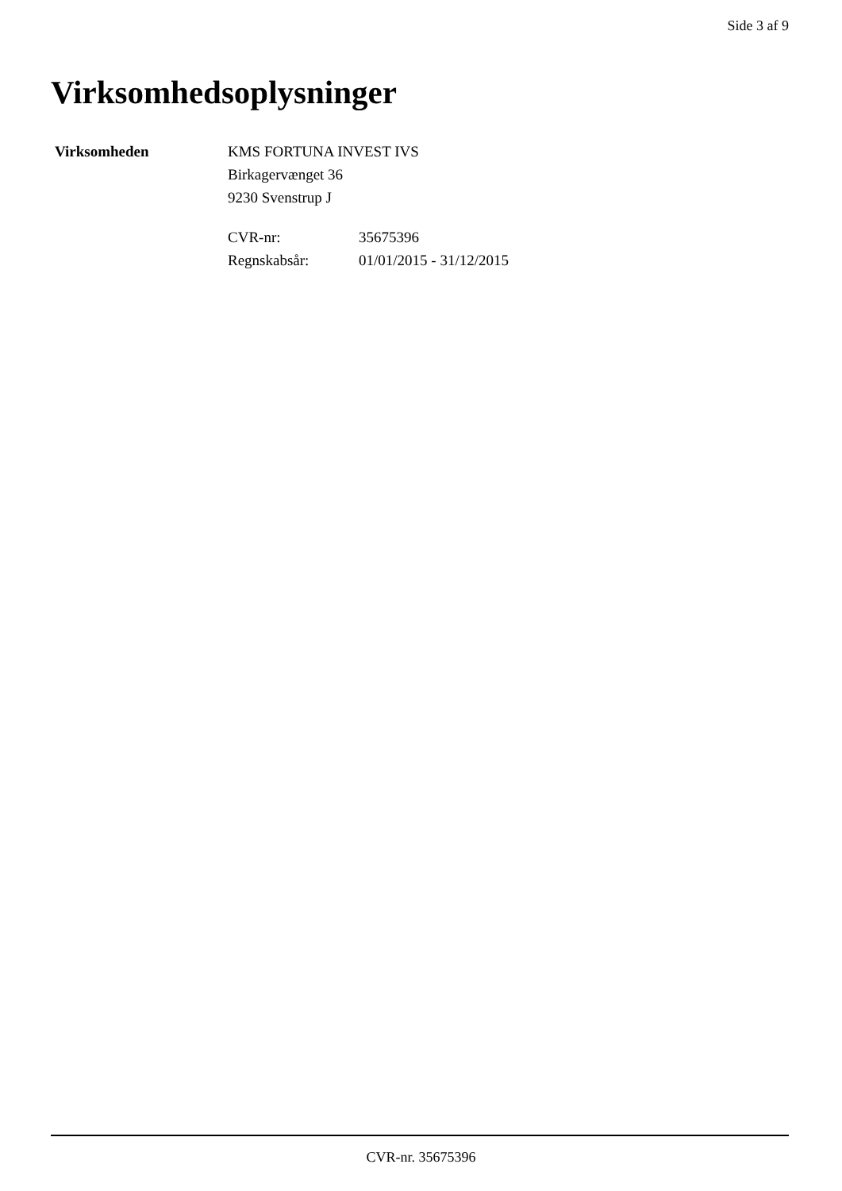Side 3 af 9
Virksomhedsoplysninger
Virksomheden KMS FORTUNA INVEST IVS
Birkagervænget 36
9230 Svenstrup J
| CVR-nr: | 35675396 |
| Regnskabsår: | 01/01/2015 - 31/12/2015 |
CVR-nr. 35675396